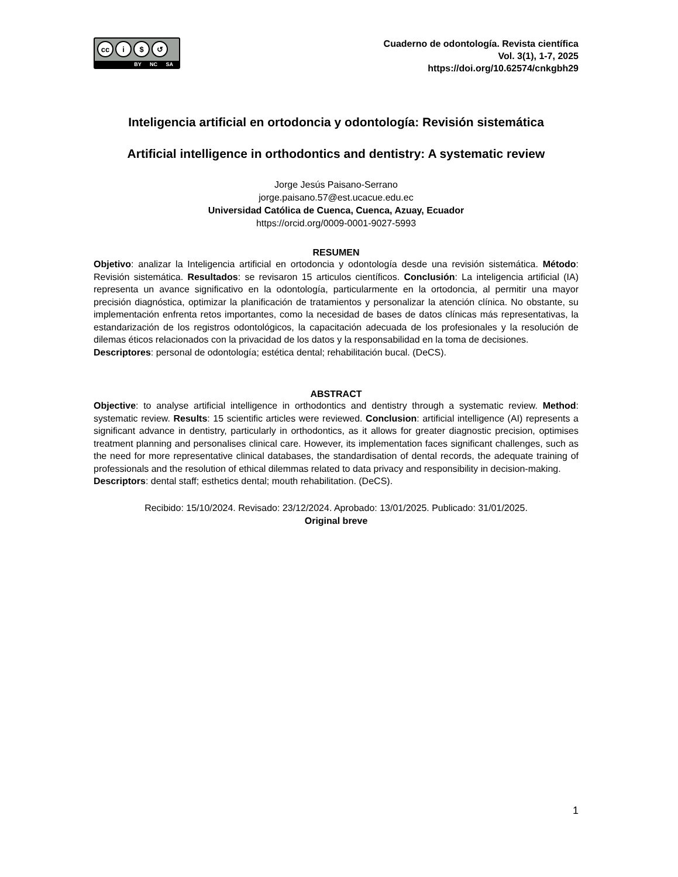cc i $ ↺
BY NC SA
Cuaderno de odontología. Revista científica
Vol. 3(1), 1-7, 2025
https://doi.org/10.62574/cnkgbh29
Inteligencia artificial en ortodoncia y odontología: Revisión sistemática
Artificial intelligence in orthodontics and dentistry: A systematic review
Jorge Jesús Paisano-Serrano
jorge.paisano.57@est.ucacue.edu.ec
Universidad Católica de Cuenca, Cuenca, Azuay, Ecuador
https://orcid.org/0009-0001-9027-5993
RESUMEN
Objetivo: analizar la Inteligencia artificial en ortodoncia y odontología desde una revisión sistemática. Método: Revisión sistemática. Resultados: se revisaron 15 articulos científicos. Conclusión: La inteligencia artificial (IA) representa un avance significativo en la odontología, particularmente en la ortodoncia, al permitir una mayor precisión diagnóstica, optimizar la planificación de tratamientos y personalizar la atención clínica. No obstante, su implementación enfrenta retos importantes, como la necesidad de bases de datos clínicas más representativas, la estandarización de los registros odontológicos, la capacitación adecuada de los profesionales y la resolución de dilemas éticos relacionados con la privacidad de los datos y la responsabilidad en la toma de decisiones.
Descriptores: personal de odontología; estética dental; rehabilitación bucal. (DeCS).
ABSTRACT
Objective: to analyse artificial intelligence in orthodontics and dentistry through a systematic review. Method: systematic review. Results: 15 scientific articles were reviewed. Conclusion: artificial intelligence (AI) represents a significant advance in dentistry, particularly in orthodontics, as it allows for greater diagnostic precision, optimises treatment planning and personalises clinical care. However, its implementation faces significant challenges, such as the need for more representative clinical databases, the standardisation of dental records, the adequate training of professionals and the resolution of ethical dilemmas related to data privacy and responsibility in decision-making.
Descriptors: dental staff; esthetics dental; mouth rehabilitation. (DeCS).
Recibido: 15/10/2024. Revisado: 23/12/2024. Aprobado: 13/01/2025. Publicado: 31/01/2025.
Original breve
1